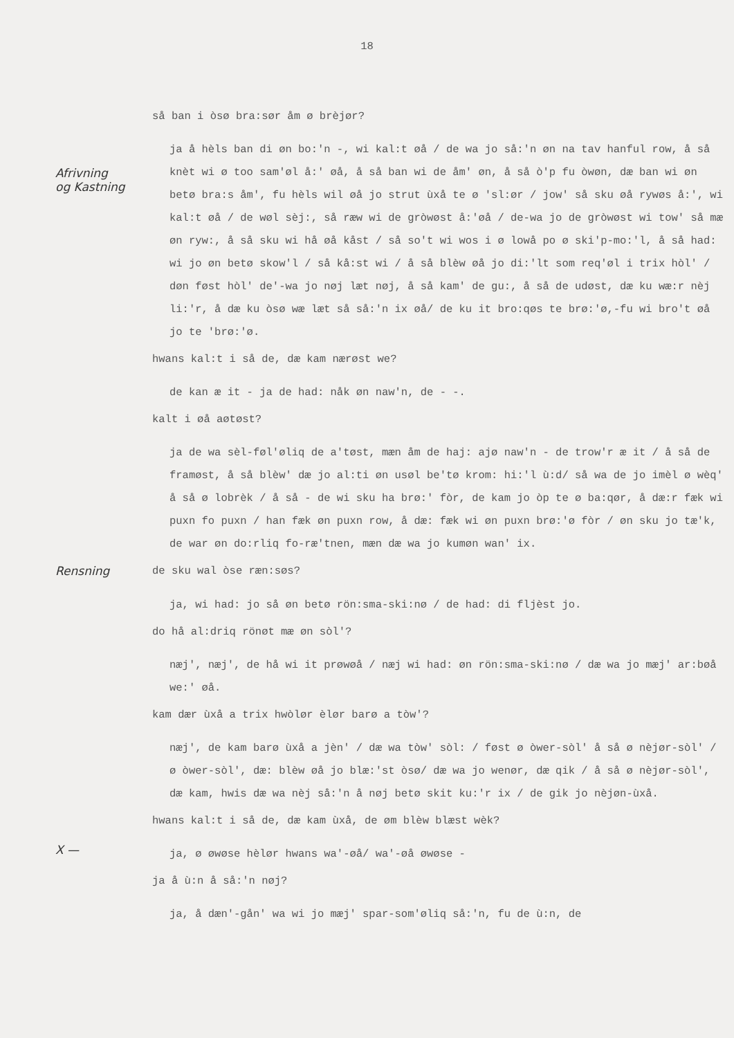18
så ban i òsø bra:sør åm ø brèjør?
Afrivning
og Kastning
ja å hèls ban di øn bo:'n -, wi kal:t øå / de wa jo så:'n øn na tav hanful row, å så knèt wi ø too sam'øl å:' øå, å så ban wi de åm' øn, å så ò'p fu òwøn, dæ ban wi øn betø bra:s åm', fu hèls wil øå jo strut ùxå te ø 'sl:ør / jow' så sku øå rywøs å:', wi kal:t øå / de wøl sèj:, så ræw wi de gròwøst å:'øå / de-wa jo de gròwøst wi tow' så mæ øn ryw:, å så sku wi hå øå kåst / så so't wi wos i ø lowå po ø ski'p-mo:'l, å så had: wi jo øn betø skow'l / så kå:st wi / å så blèw øå jo di:'lt som req'øl i trix hòl' / døn føst hòl' de'-wa jo nøj læt nøj, å så kam' de gu:, å så de udøst, dæ ku wæ:r nèj li:'r, å dæ ku òsø wæ læt så så:'n ix øå/ de ku it bro:qøs te brø:'ø,-fu wi bro't øå jo te 'brø:'ø.
hwans kal:t i så de, dæ kam nærøst we?
de kan æ it - ja de had: nåk øn naw'n, de - -.
kalt i øå aøtøst?
ja de wa sèl-føl'øliq de a'tøst, mæn åm de haj: ajø naw'n - de trow'r æ it / å så de framøst, å så blèw' dæ jo al:ti øn usøl be'tø krom: hi:'l ù:d/ så wa de jo imèl ø wèq' å så ø lobrèk / å så - de wi sku ha brø:' fòr, de kam jo òp te ø ba:qør, å dæ:r fæk wi puxn fo puxn / han fæk øn puxn row, å dæ: fæk wi øn puxn brø:'ø fòr / øn sku jo tæ'k, de war øn do:rliq fo-ræ'tnen, mæn dæ wa jo kumøn wan' ix.
Rensning
de sku wal òse ræn:søs?
ja, wi had: jo så øn betø rön:sma-ski:nø / de had: di fljèst jo.
do hå al:driq rönøt mæ øn sòl'?
næj', næj', de hå wi it prøwøå / næj wi had: øn rön:sma-ski:nø / dæ wa jo mæj' ar:bøå we:' øå.
kam dær ùxå a trix hwòlør èlør barø a tòw'?
næj', de kam barø ùxå a jèn' / dæ wa tòw' sòl: / føst ø òwer-sòl' å så ø nèjør-sòl' / ø òwer-sòl', dæ: blèw øå jo blæ:'st òsø/ dæ wa jo wenør, dæ qik / å så ø nèjør-sòl', dæ kam, hwis dæ wa nèj så:'n å nøj betø skit ku:'r ix / de gik jo nèjøn-ùxå.
hwans kal:t i så de, dæ kam ùxå, de øm blèw blæst wèk?
X —
ja, ø øwøse hèlør hwans wa'-øå/ wa'-øå øwøse -
ja å ù:n å så:'n nøj?
ja, å dæn'-gån' wa wi jo mæj' spar-som'øliq så:'n, fu de ù:n, de